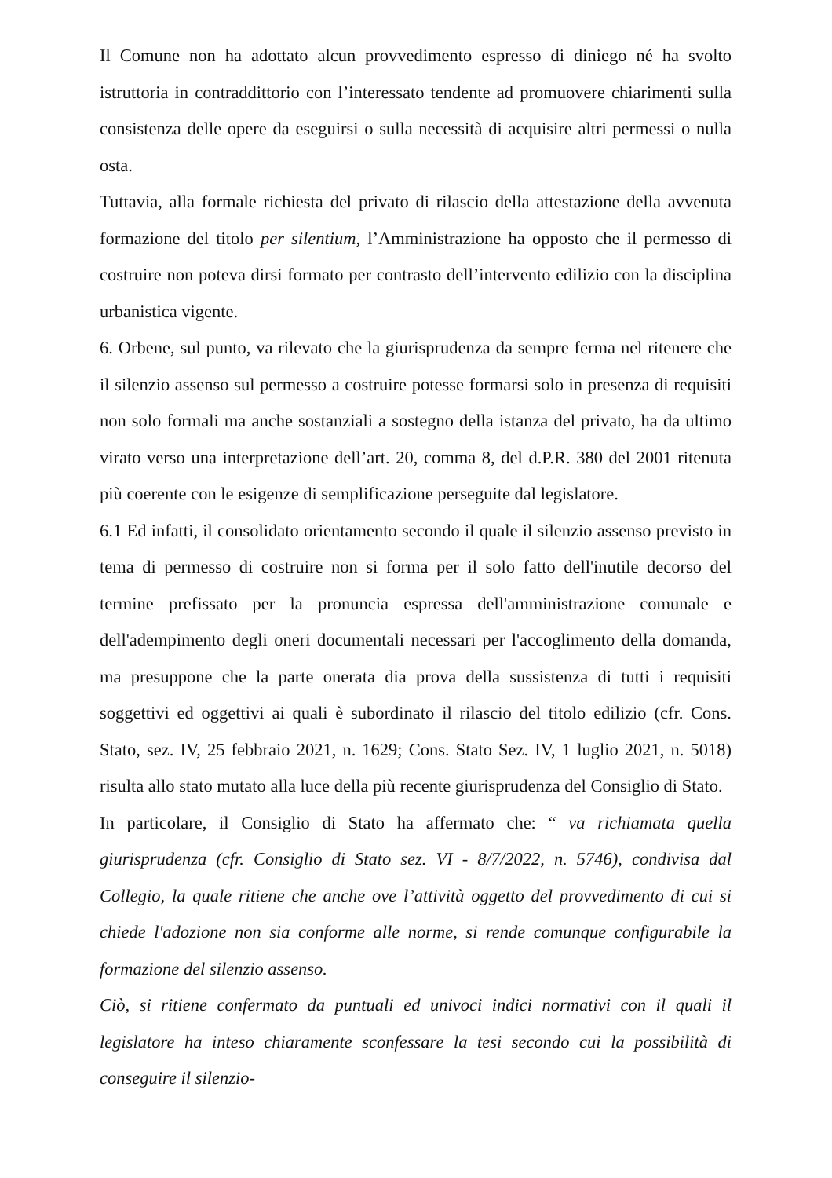Il Comune non ha adottato alcun provvedimento espresso di diniego né ha svolto istruttoria in contraddittorio con l’interessato tendente ad promuovere chiarimenti sulla consistenza delle opere da eseguirsi o sulla necessità di acquisire altri permessi o nulla osta.
Tuttavia, alla formale richiesta del privato di rilascio della attestazione della avvenuta formazione del titolo per silentium, l’Amministrazione ha opposto che il permesso di costruire non poteva dirsi formato per contrasto dell’intervento edilizio con la disciplina urbanistica vigente.
6. Orbene, sul punto, va rilevato che la giurisprudenza da sempre ferma nel ritenere che il silenzio assenso sul permesso a costruire potesse formarsi solo in presenza di requisiti non solo formali ma anche sostanziali a sostegno della istanza del privato, ha da ultimo virato verso una interpretazione dell’art. 20, comma 8, del d.P.R. 380 del 2001 ritenuta più coerente con le esigenze di semplificazione perseguite dal legislatore.
6.1 Ed infatti, il consolidato orientamento secondo il quale il silenzio assenso previsto in tema di permesso di costruire non si forma per il solo fatto dell'inutile decorso del termine prefissato per la pronuncia espressa dell'amministrazione comunale e dell'adempimento degli oneri documentali necessari per l'accoglimento della domanda, ma presuppone che la parte onerata dia prova della sussistenza di tutti i requisiti soggettivi ed oggettivi ai quali è subordinato il rilascio del titolo edilizio (cfr. Cons. Stato, sez. IV, 25 febbraio 2021, n. 1629; Cons. Stato Sez. IV, 1 luglio 2021, n. 5018) risulta allo stato mutato alla luce della più recente giurisprudenza del Consiglio di Stato.
In particolare, il Consiglio di Stato ha affermato che: “ va richiamata quella giurisprudenza (cfr. Consiglio di Stato sez. VI - 8/7/2022, n. 5746), condivisa dal Collegio, la quale ritiene che anche ove l’attività oggetto del provvedimento di cui si chiede l'adozione non sia conforme alle norme, si rende comunque configurabile la formazione del silenzio assenso.
Ciò, si ritiene confermato da puntuali ed univoci indici normativi con il quali il legislatore ha inteso chiaramente sconfessare la tesi secondo cui la possibilità di conseguire il silenzio-